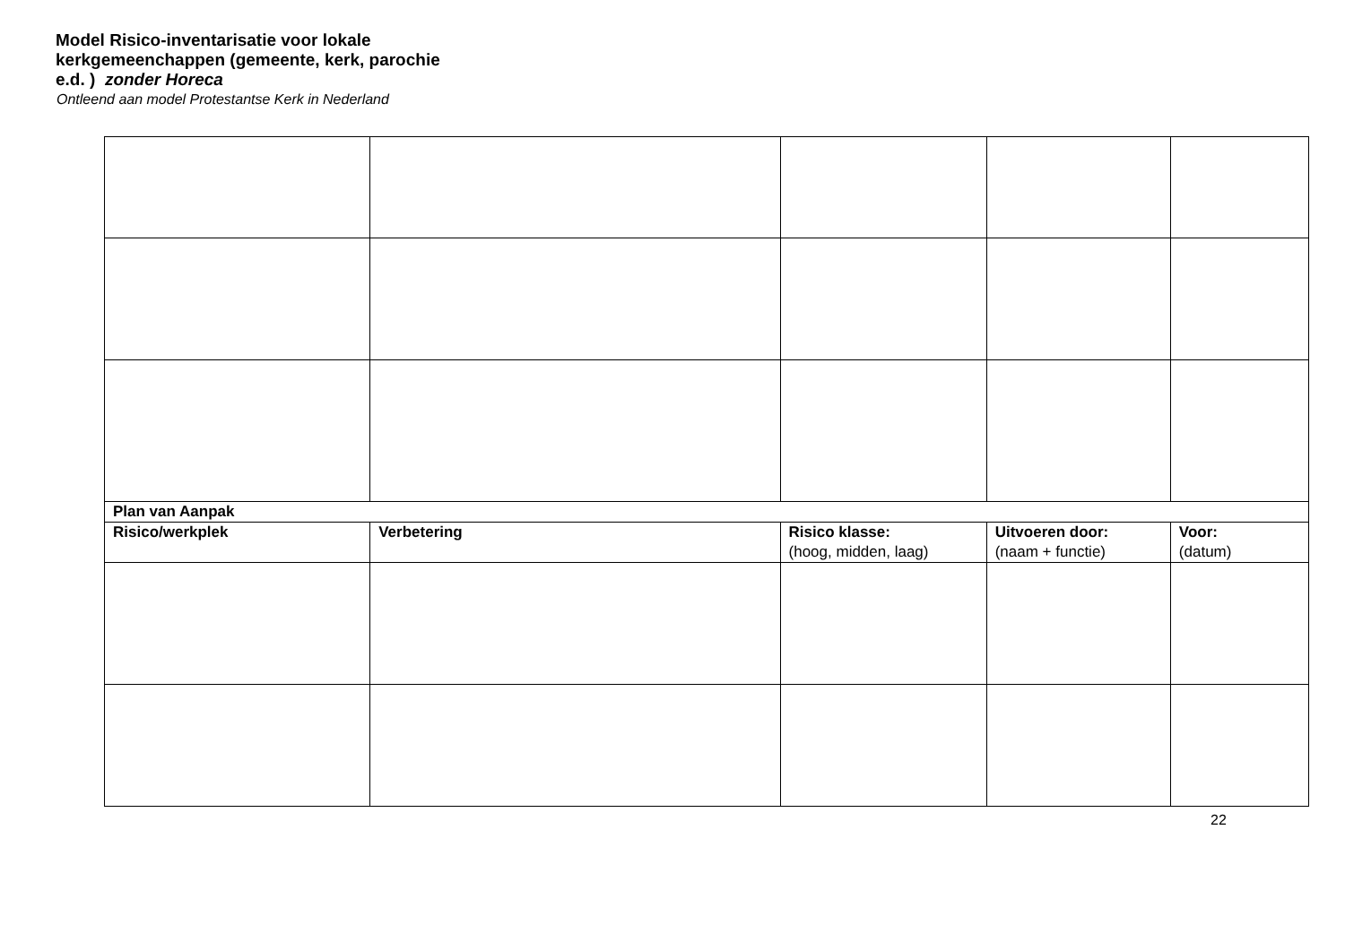Model Risico-inventarisatie voor lokale kerkgemeenchappen (gemeente, kerk, parochie e.d. ) zonder Horeca
Ontleend aan model Protestantse Kerk in Nederland
| Plan van Aanpak | | | | |
| Risico/werkplek | Verbetering | Risico klasse: (hoog, midden, laag) | Uitvoeren door: (naam + functie) | Voor: (datum) |
22